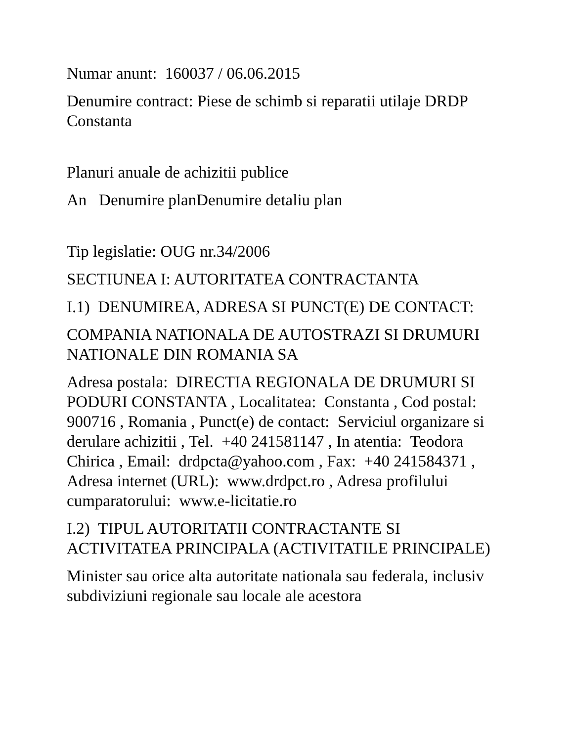Numar anunt: 160037 / 06.06.2015
Denumire contract: Piese de schimb si reparatii utilaje DRDP Constanta
Planuri anuale de achizitii publice
An Denumire planDenumire detaliu plan
Tip legislatie: OUG nr.34/2006
SECTIUNEA I: AUTORITATEA CONTRACTANTA
I.1) DENUMIREA, ADRESA SI PUNCT(E) DE CONTACT:
COMPANIA NATIONALA DE AUTOSTRAZI SI DRUMURI NATIONALE DIN ROMANIA SA
Adresa postala: DIRECTIA REGIONALA DE DRUMURI SI PODURI CONSTANTA , Localitatea: Constanta , Cod postal: 900716 , Romania , Punct(e) de contact: Serviciul organizare si derulare achizitii , Tel. +40 241581147 , In atentia: Teodora Chirica , Email: drdpcta@yahoo.com , Fax: +40 241584371 , Adresa internet (URL): www.drdpct.ro , Adresa profilului cumparatorului: www.e-licitatie.ro
I.2) TIPUL AUTORITATII CONTRACTANTE SI ACTIVITATEA PRINCIPALA (ACTIVITATILE PRINCIPALE)
Minister sau orice alta autoritate nationala sau federala, inclusiv subdiviziuni regionale sau locale ale acestora